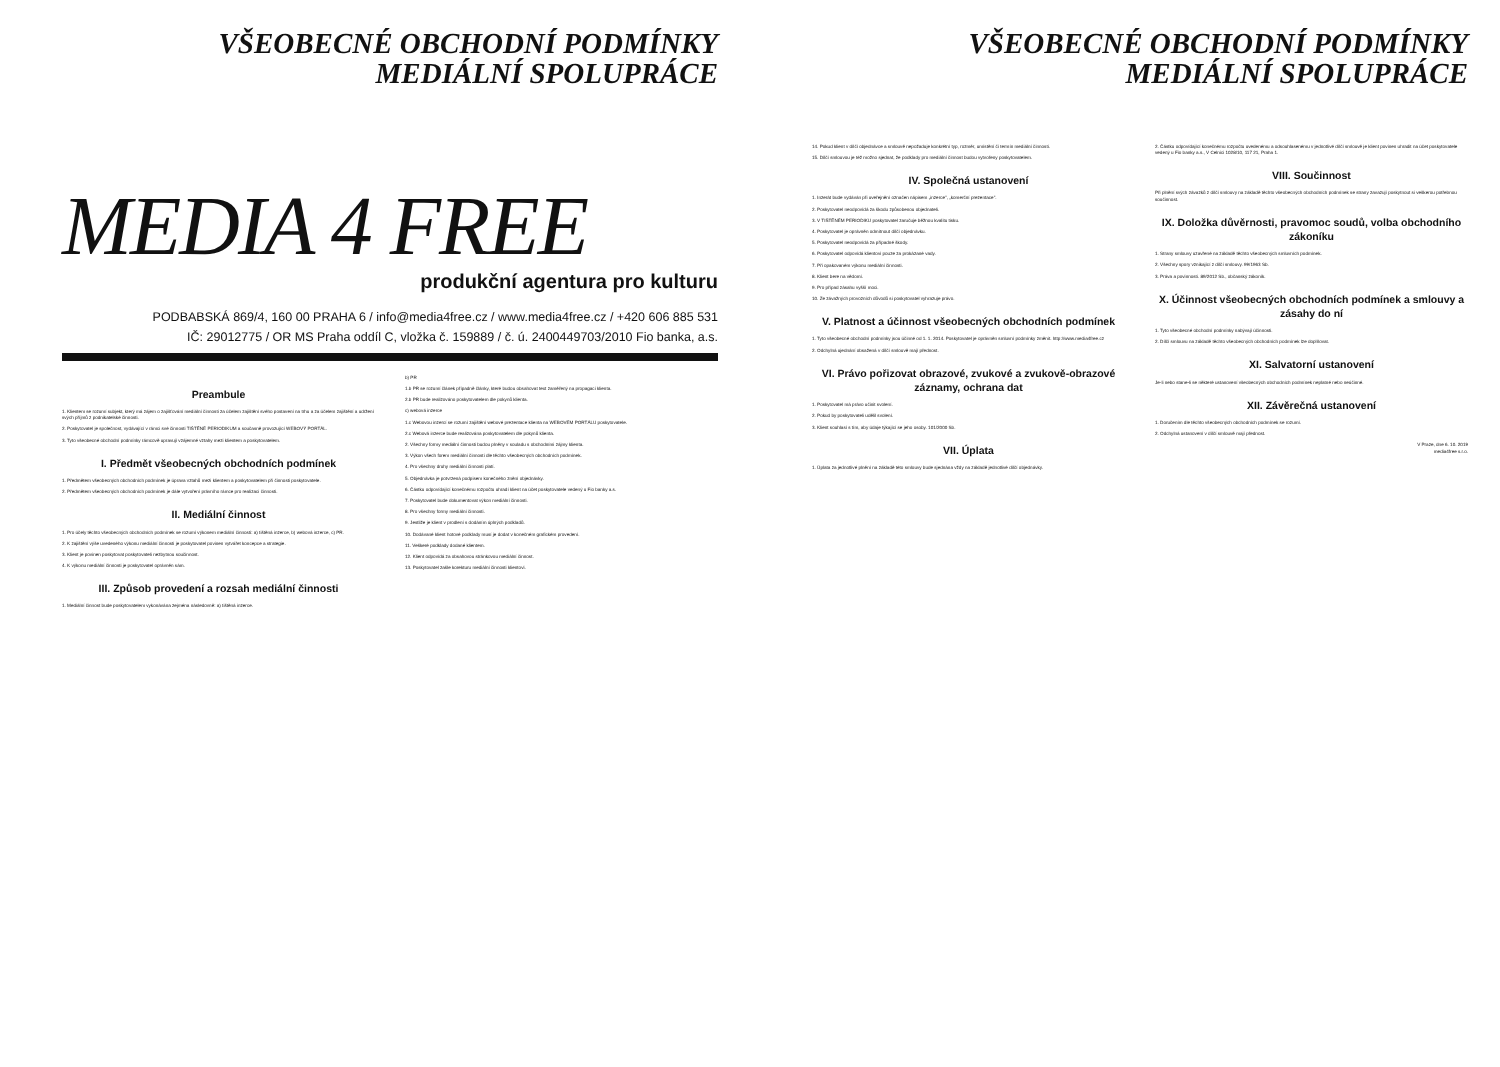VŠEOBECNÉ OBCHODNÍ PODMÍNKY
MEDIÁLNÍ SPOLUPRÁCE
MEDIA 4 FREE
produkční agentura pro kulturu
PODBABSKÁ 869/4, 160 00 PRAHA 6 / info@media4free.cz / www.media4free.cz / +420 606 885 531
IČ: 29012775 / OR MS Praha oddíl C, vložka č. 159889 / č. ú. 2400449703/2010 Fio banka, a.s.
Preambule
1. Klientem se rozumí subjekt, který má zájem o zajišťování mediální činnosti za účelem zajištění svého postavení na trhu a za účelem zajištění a udržení svých příjmů z podnikatelské činnosti.
2. Poskytovatel je společnost, vydávající v rámci své činnosti TIŠTĚNÉ PERIODIKUM a současně provozující WEBOVÝ PORTÁL.
3. Tyto všeobecné obchodní podmínky rámcově upravují vzájemné vztahy mezi klientem a poskytovatelem.
I. Předmět všeobecných obchodních podmínek
1. Předmětem všeobecných obchodních podmínek je úprava vztahů mezi klientem a poskytovatelem při činnosti poskytovatele.
2. Předmětem všeobecných obchodních podmínek je dále vytvoření právního rámce pro realizaci činnosti.
II. Mediální činnost
1. Pro účely těchto všeobecných obchodních podmínek se rozumí výkonem mediální činnosti: a) tištěná inzerce, b) webová inzerce, c) PR.
2. K zajištění výše uvedeného výkonu mediální činnosti je poskytovatel povinen vytvářet koncepce a strategie.
3. Klient je povinen poskytovat poskytovateli nezbytnou součinnost.
4. K výkonu mediální činnosti je poskytovatel oprávněn sám.
III. Způsob provedení a rozsah mediální činnosti
1. Mediální činnost bude poskytovatelem vykonávána zejména následovně: a) tištěná inzerce.
b) PR
1.b PR se rozumí článek případně články, které budou obsahovat text zaměřený na propagaci klienta.
2.b PR bude realizováno poskytovatelem dle pokynů klienta.
c) webová inzerce
1.c Webovou inzercí se rozumí zajištění webové prezentace klienta na WEBOVÉM PORTÁLU poskytovatele.
2.c Webová inzerce bude realizována poskytovatelem dle pokynů klienta.
2. Všechny formy mediální činnosti budou plněny v souladu s obchodními zájmy klienta.
3. Výkon všech forem mediální činnosti dle těchto všeobecných obchodních podmínek.
4. Pro všechny druhy mediální činnosti platí.
5. Objednávka je potvrzená podpisem konečného znění objednávky.
6. Částku odpovídající konečnému rozpočtu uhradí klient na účet poskytovatele vedený u Fio banky a.s.
7. Poskytovatel bude dokumentovat výkon mediální činnosti.
8. Pro všechny formy mediální činnosti.
9. Jestliže je klient v prodlení s dodáním úplných podkladů.
10. Dodávané klient hotové podklady musí je dodat v konečném grafickém provedení.
11. Veškeré podklady dodané klientem.
12. Klient odpovídá za obsahovou stránkovou mediální činnost.
13. Poskytovatel zašle korekturu mediální činnosti klientovi.
VŠEOBECNÉ OBCHODNÍ PODMÍNKY
MEDIÁLNÍ SPOLUPRÁCE
14. Pokud klient v dílčí objednávce a smlouvě nepožaduje konkrétní typ, rozměr, umístění či termín mediální činnosti.
15. Dílčí smlouvou je též možno sjednat, že podklady pro mediální činnost budou vytvořeny poskytovatelem.
IV. Společná ustanovení
1. Inzerát bude vydáván při uveřejnění označen nápisem „inzerce", „komerční prezentace".
2. Poskytovatel neodpovídá za škodu způsobenou objednateli.
3. V TIŠTĚNÉM PERIODIKU poskytovatel zaručuje běžnou kvalitu tisku.
4. Poskytovatel je oprávněn odmítnout dílčí objednávku.
5. Poskytovatel neodpovídá za případné škody.
6. Poskytovatel odpovídá klientovi pouze za prokázané vady.
7. Při opakovaném výkonu mediální činnosti.
8. Klient bere na vědomí.
9. Pro případ zásahu vyšší moci.
10. Ze závažných provozních důvodů si poskytovatel vyhrazuje právo.
V. Platnost a účinnost všeobecných obchodních podmínek
1. Tyto všeobecné obchodní podmínky jsou účinné od 1. 1. 2014. Poskytovatel je oprávněn smluvní podmínky změnit. http://www.media4free.cz
2. Odchylná ujednání obsažená v dílčí smlouvě mají přednost.
VI. Právo pořizovat obrazové, zvukové a zvukově-obrazové záznamy, ochrana dat
1. Poskytovatel má právo učinit svolení.
2. Pokud by poskytovateli udělil svolení.
3. Klient souhlasí s tím, aby údaje týkající se jeho osoby. 101/2000 Sb.
VII. Úplata
1. Úplata za jednotlivé plnění na základě této smlouvy bude sjednána vždy na základě jednotlivé dílčí objednávky.
2. Částku odpovídající konečnému rozpočtu uvedenému a odsouhlasenému v jednotlivé dílčí smlouvě je klient povinen uhradit na účet poskytovatele vedený u Fio banky a.s., V Celnici 1028/10, 117 21, Praha 1.
VIII. Součinnost
Při plnění svých závazků z dílčí smlouvy na základě těchto všeobecných obchodních podmínek se strany zavazují poskytnout si veškerou potřebnou součinnost.
IX. Doložka důvěrnosti, pravomoc soudů, volba obchodního zákoníku
1. Strany smlouvy uzavřené na základě těchto všeobecných smluvních podmínek.
2. Všechny spory vznikající z dílčí smlouvy. 99/1963 Sb.
3. Práva a povinnosti. 89/2012 Sb., občanský zákoník.
X. Účinnost všeobecných obchodních podmínek a smlouvy a zásahy do ní
1. Tyto všeobecné obchodní podmínky nabývají účinnosti.
2. Dílčí smlouvu na základě těchto všeobecných obchodních podmínek lze doplňovat.
XI. Salvatorní ustanovení
Je-li nebo stane-li se některé ustanovení všeobecných obchodních podmínek neplatné nebo neúčinné.
XII. Závěrečná ustanovení
1. Doručením dle těchto všeobecných obchodních podmínek se rozumí.
2. Odchylná ustanovení v dílčí smlouvě mají přednost.
V Praze, dne 6. 10. 2019
media4free s.r.o.